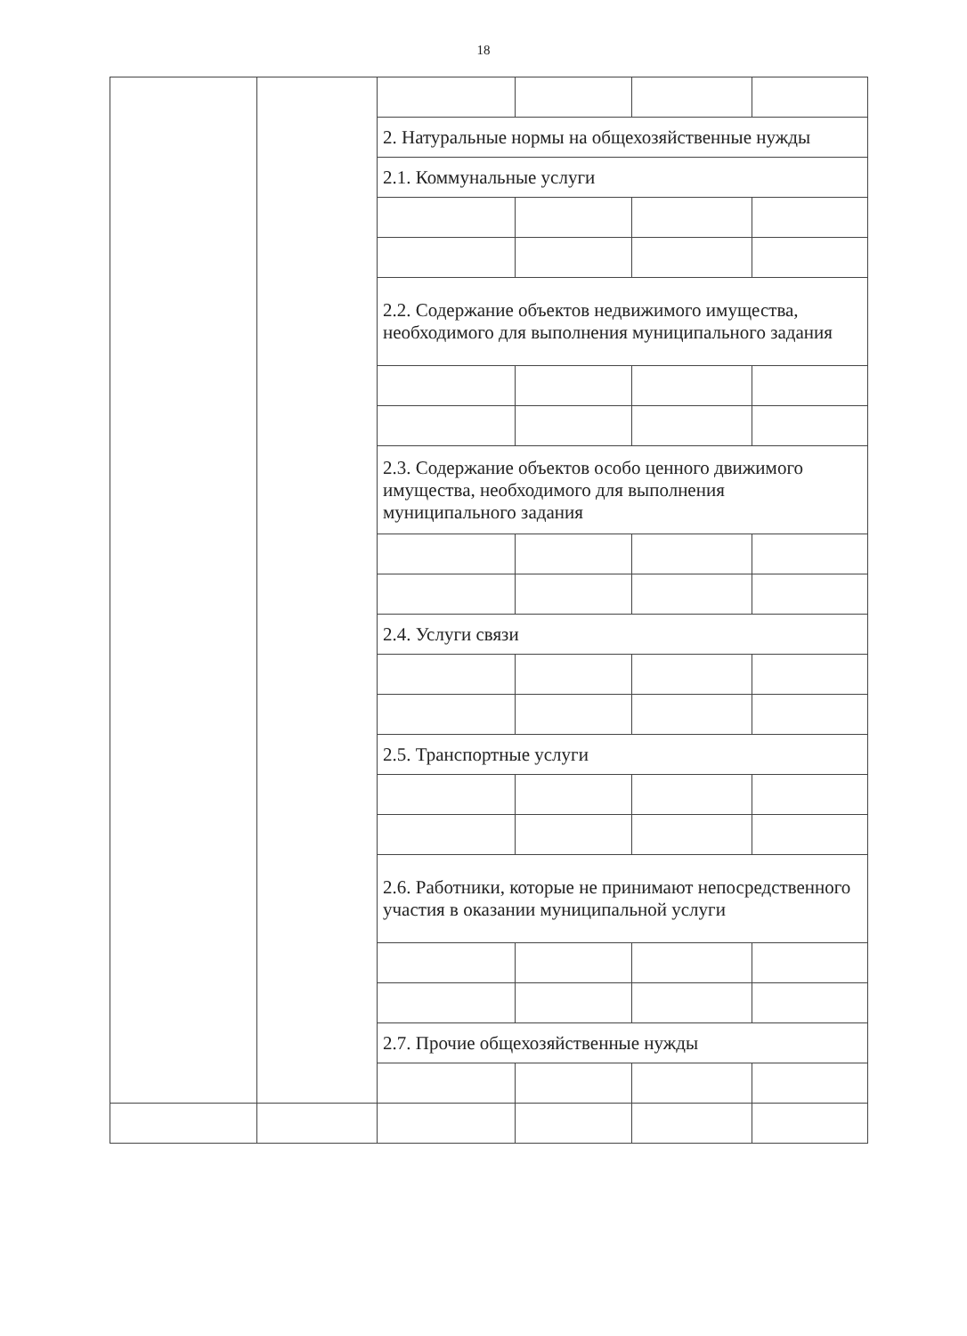18
| | | 2. Натуральные нормы на общехозяйственные нужды | | | |
| | | 2.1. Коммунальные услуги | | | |
| | | 2.2. Содержание объектов недвижимого имущества, необходимого для выполнения муниципального задания | | | |
| | | 2.3. Содержание объектов особо ценного движимого имущества, необходимого для выполнения муниципального задания | | | |
| | | 2.4. Услуги связи | | | |
| | | 2.5. Транспортные услуги | | | |
| | | 2.6. Работники, которые не принимают непосредственного участия в оказании муниципальной услуги | | | |
| | | 2.7. Прочие общехозяйственные нужды | | | |